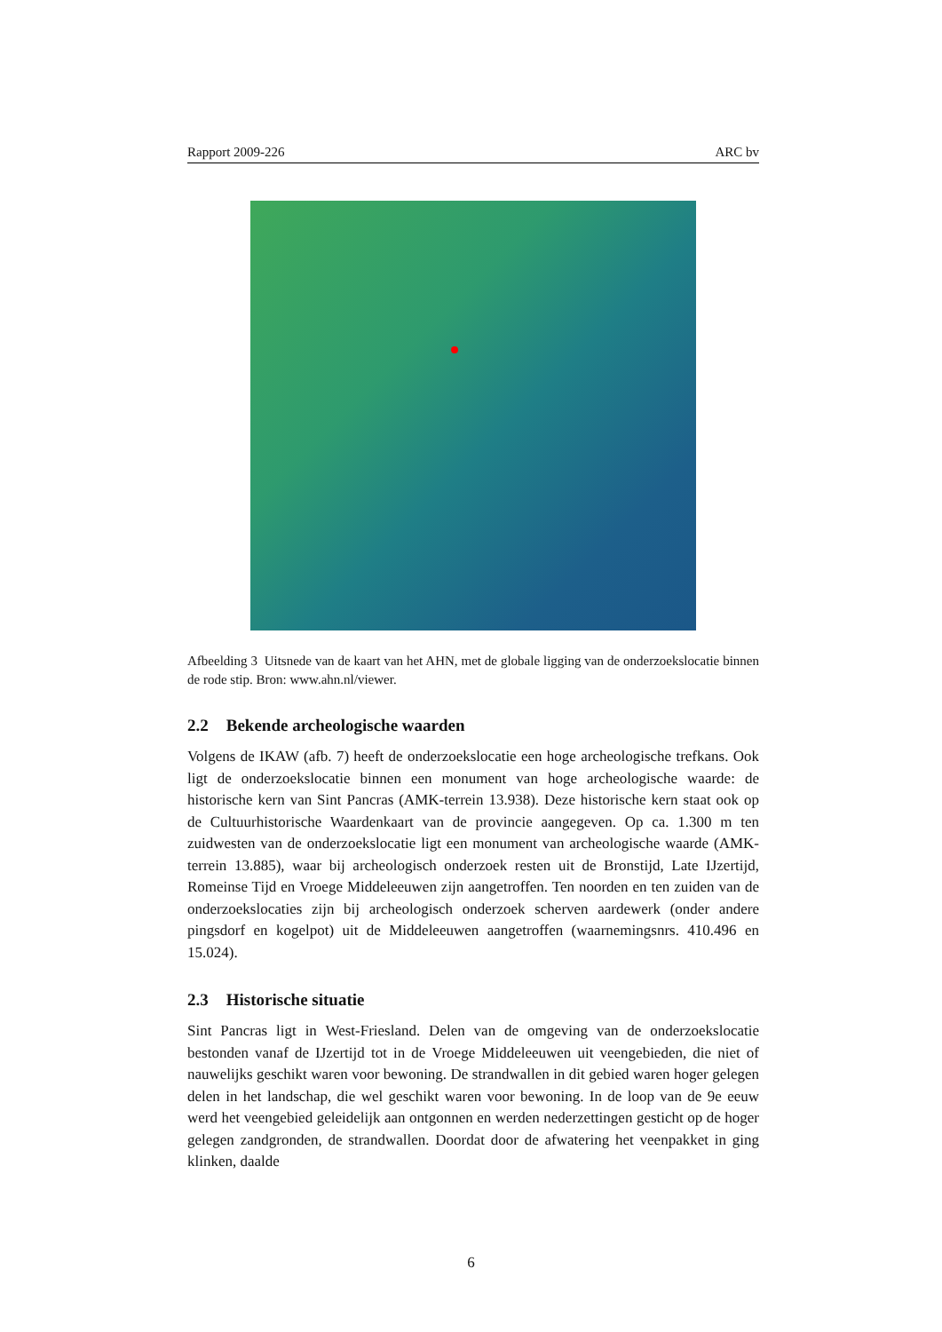Rapport 2009-226 ARC bv
Afbeelding 3 Uitsnede van de kaart van het AHN, met de globale ligging van de onderzoekslocatie binnen de rode stip. Bron: www.ahn.nl/viewer.
2.2 Bekende archeologische waarden
Volgens de IKAW (afb. 7) heeft de onderzoekslocatie een hoge archeologische trefkans. Ook ligt de onderzoekslocatie binnen een monument van hoge archeologische waarde: de historische kern van Sint Pancras (AMK-terrein 13.938). Deze historische kern staat ook op de Cultuurhistorische Waardenkaart van de provincie aangegeven. Op ca. 1.300 m ten zuidwesten van de onderzoekslocatie ligt een monument van archeologische waarde (AMK-terrein 13.885), waar bij archeologisch onderzoek resten uit de Bronstijd, Late IJzertijd, Romeinse Tijd en Vroege Middeleeuwen zijn aangetroffen. Ten noorden en ten zuiden van de onderzoekslocaties zijn bij archeologisch onderzoek scherven aardewerk (onder andere pingsdorf en kogelpot) uit de Middeleeuwen aangetroffen (waarnemingsnrs. 410.496 en 15.024).
2.3 Historische situatie
Sint Pancras ligt in West-Friesland. Delen van de omgeving van de onderzoekslocatie bestonden vanaf de IJzertijd tot in de Vroege Middeleeuwen uit veengebieden, die niet of nauwelijks geschikt waren voor bewoning. De strandwallen in dit gebied waren hoger gelegen delen in het landschap, die wel geschikt waren voor bewoning. In de loop van de 9e eeuw werd het veengebied geleidelijk aan ontgonnen en werden nederzettingen gesticht op de hoger gelegen zandgronden, de strandwallen. Doordat door de afwatering het veenpakket in ging klinken, daalde
6